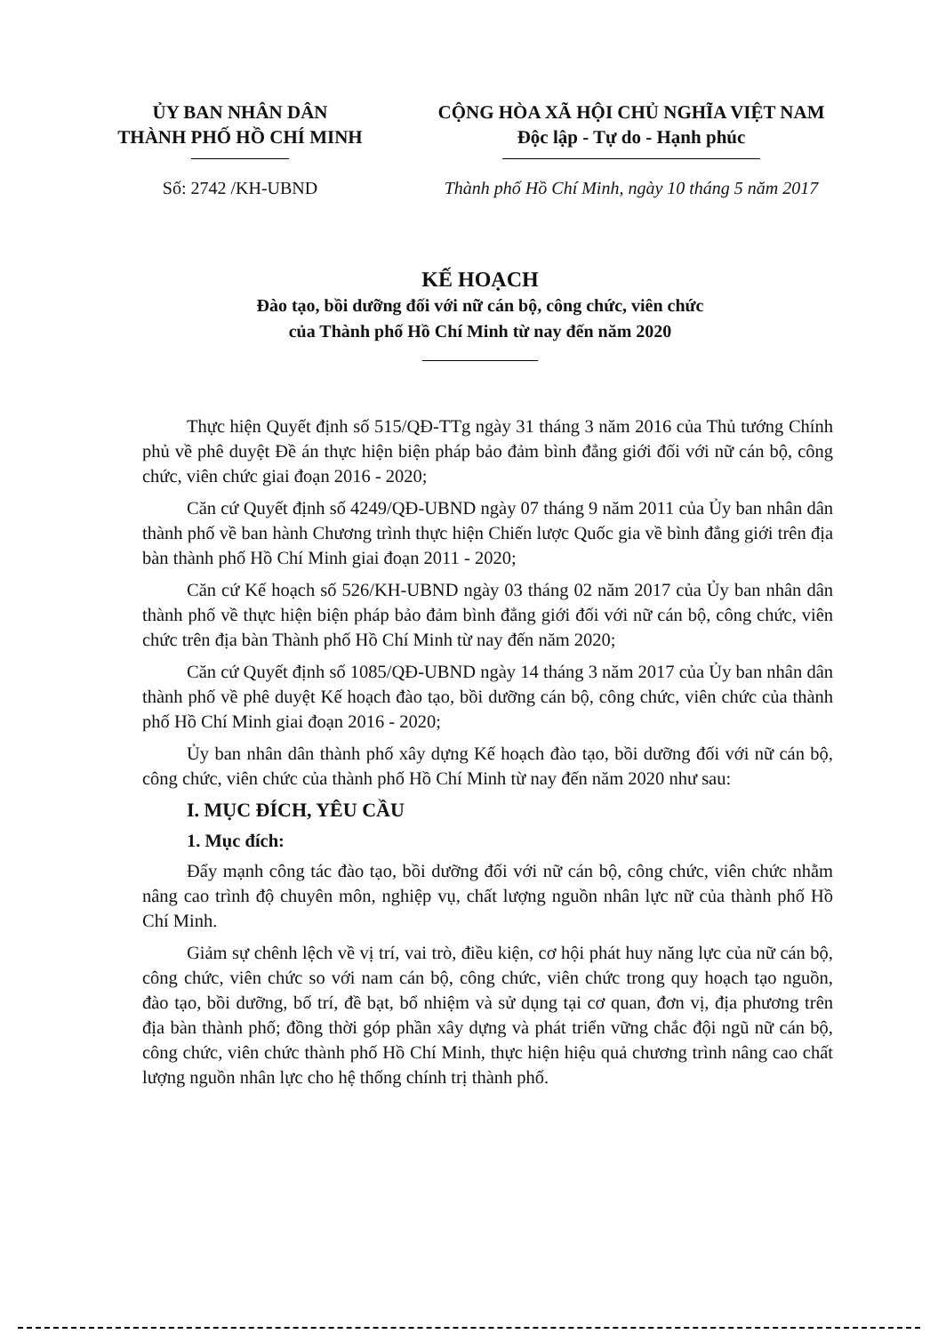ỦY BAN NHÂN DÂN
THÀNH PHỐ HỒ CHÍ MINH
Số: 2742 /KH-UBND
CỘNG HÒA XÃ HỘI CHỦ NGHĨA VIỆT NAM
Độc lập - Tự do - Hạnh phúc
Thành phố Hồ Chí Minh, ngày 10 tháng 5 năm 2017
KẾ HOẠCH
Đào tạo, bồi dưỡng đối với nữ cán bộ, công chức, viên chức
của Thành phố Hồ Chí Minh từ nay đến năm 2020
Thực hiện Quyết định số 515/QĐ-TTg ngày 31 tháng 3 năm 2016 của Thủ tướng Chính phủ về phê duyệt Đề án thực hiện biện pháp bảo đảm bình đẳng giới đối với nữ cán bộ, công chức, viên chức giai đoạn 2016 - 2020;
Căn cứ Quyết định số 4249/QĐ-UBND ngày 07 tháng 9 năm 2011 của Ủy ban nhân dân thành phố về ban hành Chương trình thực hiện Chiến lược Quốc gia về bình đẳng giới trên địa bàn thành phố Hồ Chí Minh giai đoạn 2011 - 2020;
Căn cứ Kế hoạch số 526/KH-UBND ngày 03 tháng 02 năm 2017 của Ủy ban nhân dân thành phố về thực hiện biện pháp bảo đảm bình đẳng giới đối với nữ cán bộ, công chức, viên chức trên địa bàn Thành phố Hồ Chí Minh từ nay đến năm 2020;
Căn cứ Quyết định số 1085/QĐ-UBND ngày 14 tháng 3 năm 2017 của Ủy ban nhân dân thành phố về phê duyệt Kế hoạch đào tạo, bồi dưỡng cán bộ, công chức, viên chức của thành phố Hồ Chí Minh giai đoạn 2016 - 2020;
Ủy ban nhân dân thành phố xây dựng Kế hoạch đào tạo, bồi dưỡng đối với nữ cán bộ, công chức, viên chức của thành phố Hồ Chí Minh từ nay đến năm 2020 như sau:
I. MỤC ĐÍCH, YÊU CẦU
1. Mục đích:
Đẩy mạnh công tác đào tạo, bồi dưỡng đối với nữ cán bộ, công chức, viên chức nhằm nâng cao trình độ chuyên môn, nghiệp vụ, chất lượng nguồn nhân lực nữ của thành phố Hồ Chí Minh.
Giảm sự chênh lệch về vị trí, vai trò, điều kiện, cơ hội phát huy năng lực của nữ cán bộ, công chức, viên chức so với nam cán bộ, công chức, viên chức trong quy hoạch tạo nguồn, đào tạo, bồi dưỡng, bố trí, đề bạt, bổ nhiệm và sử dụng tại cơ quan, đơn vị, địa phương trên địa bàn thành phố; đồng thời góp phần xây dựng và phát triển vững chắc đội ngũ nữ cán bộ, công chức, viên chức thành phố Hồ Chí Minh, thực hiện hiệu quả chương trình nâng cao chất lượng nguồn nhân lực cho hệ thống chính trị thành phố.